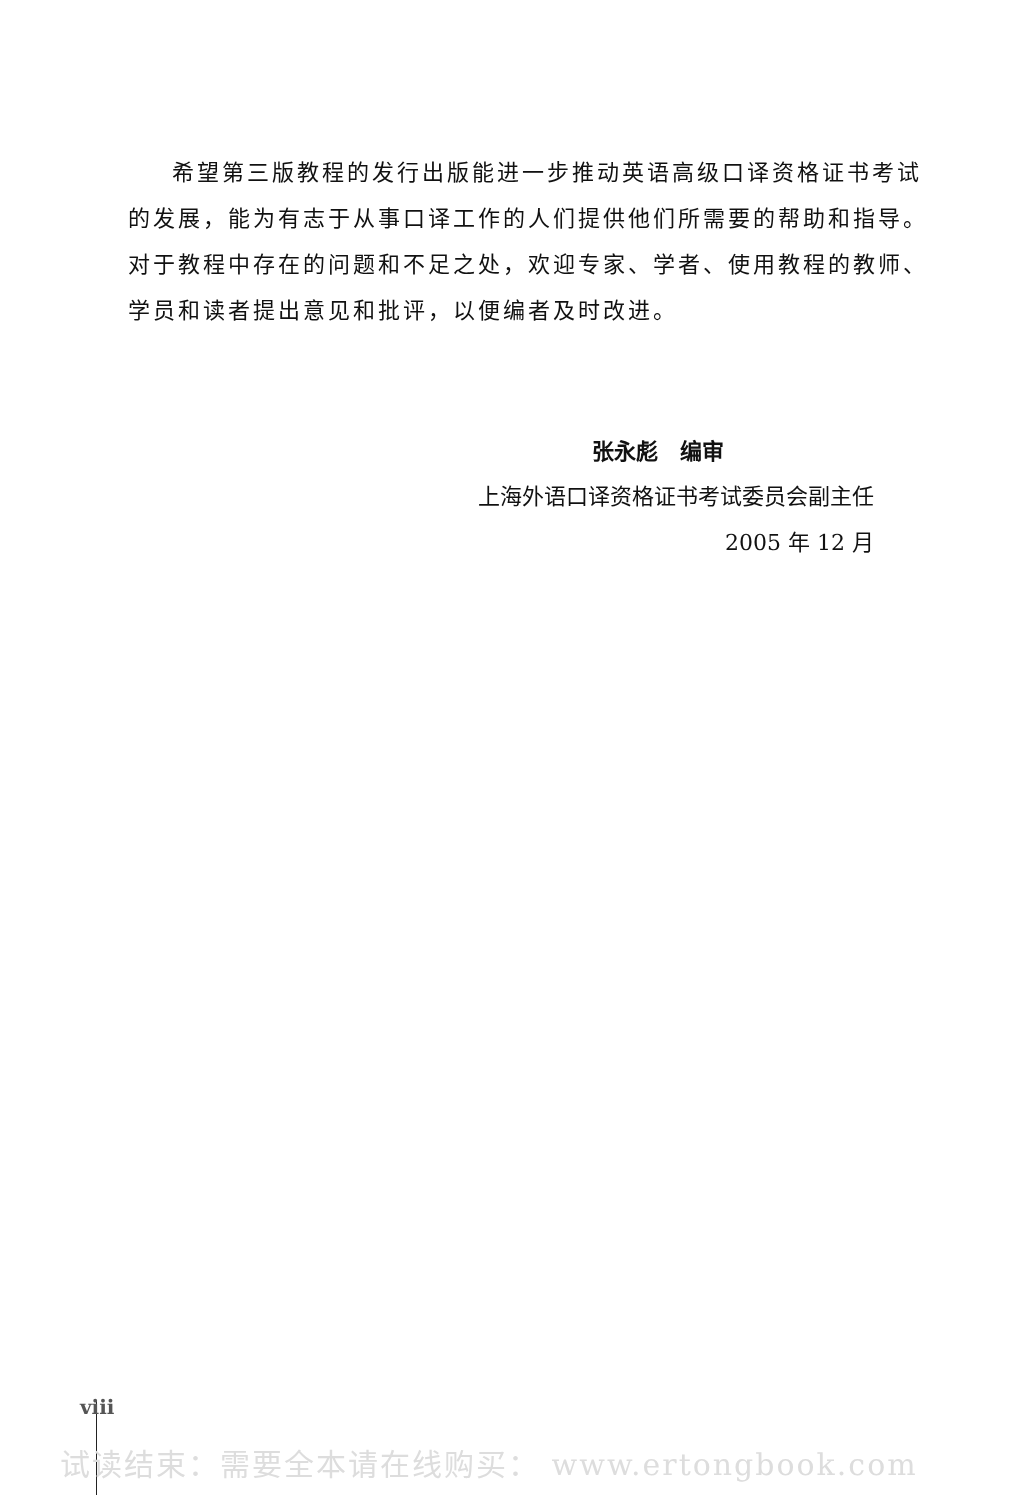希望第三版教程的发行出版能进一步推动英语高级口译资格证书考试的发展，能为有志于从事口译工作的人们提供他们所需要的帮助和指导。对于教程中存在的问题和不足之处，欢迎专家、学者、使用教程的教师、学员和读者提出意见和批评，以便编者及时改进。
张永彪　编审
上海外语口译资格证书考试委员会副主任
2005 年 12 月
viii
试读结束：需要全本请在线购买： www.ertongbook.com